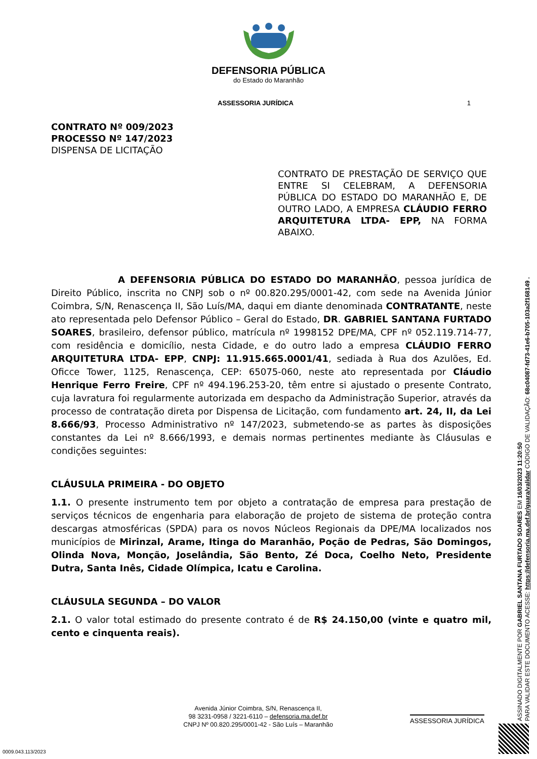DEFENSORIA PÚBLICA
do Estado do Maranhão
ASSESSORIA JURÍDICA 1
CONTRATO Nº 009/2023
PROCESSO Nº 147/2023
DISPENSA DE LICITAÇÃO
CONTRATO DE PRESTAÇÃO DE SERVIÇO QUE ENTRE SI CELEBRAM, A DEFENSORIA PÚBLICA DO ESTADO DO MARANHÃO E, DE OUTRO LADO, A EMPRESA CLÁUDIO FERRO ARQUITETURA LTDA- EPP, NA FORMA ABAIXO.
A DEFENSORIA PÚBLICA DO ESTADO DO MARANHÃO, pessoa jurídica de Direito Público, inscrita no CNPJ sob o nº 00.820.295/0001-42, com sede na Avenida Júnior Coimbra, S/N, Renascença II, São Luís/MA, daqui em diante denominada CONTRATANTE, neste ato representada pelo Defensor Público – Geral do Estado, DR. GABRIEL SANTANA FURTADO SOARES, brasileiro, defensor público, matrícula nº 1998152 DPE/MA, CPF nº 052.119.714-77, com residência e domicílio, nesta Cidade, e do outro lado a empresa CLÁUDIO FERRO ARQUITETURA LTDA- EPP, CNPJ: 11.915.665.0001/41, sediada à Rua dos Azulões, Ed. Oficce Tower, 1125, Renascença, CEP: 65075-060, neste ato representada por Cláudio Henrique Ferro Freire, CPF nº 494.196.253-20, têm entre si ajustado o presente Contrato, cuja lavratura foi regularmente autorizada em despacho da Administração Superior, através da processo de contratação direta por Dispensa de Licitação, com fundamento art. 24, II, da Lei 8.666/93, Processo Administrativo nº 147/2023, submetendo-se as partes às disposições constantes da Lei nº 8.666/1993, e demais normas pertinentes mediante às Cláusulas e condições seguintes:
CLÁUSULA PRIMEIRA - DO OBJETO
1.1. O presente instrumento tem por objeto a contratação de empresa para prestação de serviços técnicos de engenharia para elaboração de projeto de sistema de proteção contra descargas atmosféricas (SPDA) para os novos Núcleos Regionais da DPE/MA localizados nos municípios de Mirinzal, Arame, Itinga do Maranhão, Poção de Pedras, São Domingos, Olinda Nova, Monção, Joselândia, São Bento, Zé Doca, Coelho Neto, Presidente Dutra, Santa Inês, Cidade Olímpica, Icatu e Carolina.
CLÁUSULA SEGUNDA – DO VALOR
2.1. O valor total estimado do presente contrato é de R$ 24.150,00 (vinte e quatro mil, cento e cinquenta reais).
Avenida Júnior Coimbra, S/N, Renascença II,
98 3231-0958 / 3221-6110 – defensoria.ma.def.br
CNPJ Nº 00.820.295/0001-42 - São Luís – Maranhão
ASSESSORIA JURÍDICA
0009.043.113/2023
ASSINADO DIGITALMENTE POR GABRIEL SANTANA FURTADO SOARES EM 16/03/2023 11:20:50
PARA VALIDAR ESTE DOCUMENTO ACESSE: https://defensoria.ma.def.br/guara/validar CÓDIGO DE VALIDAÇÃO: 68c04087-fd73-41e6-b705-103a2f168149 .